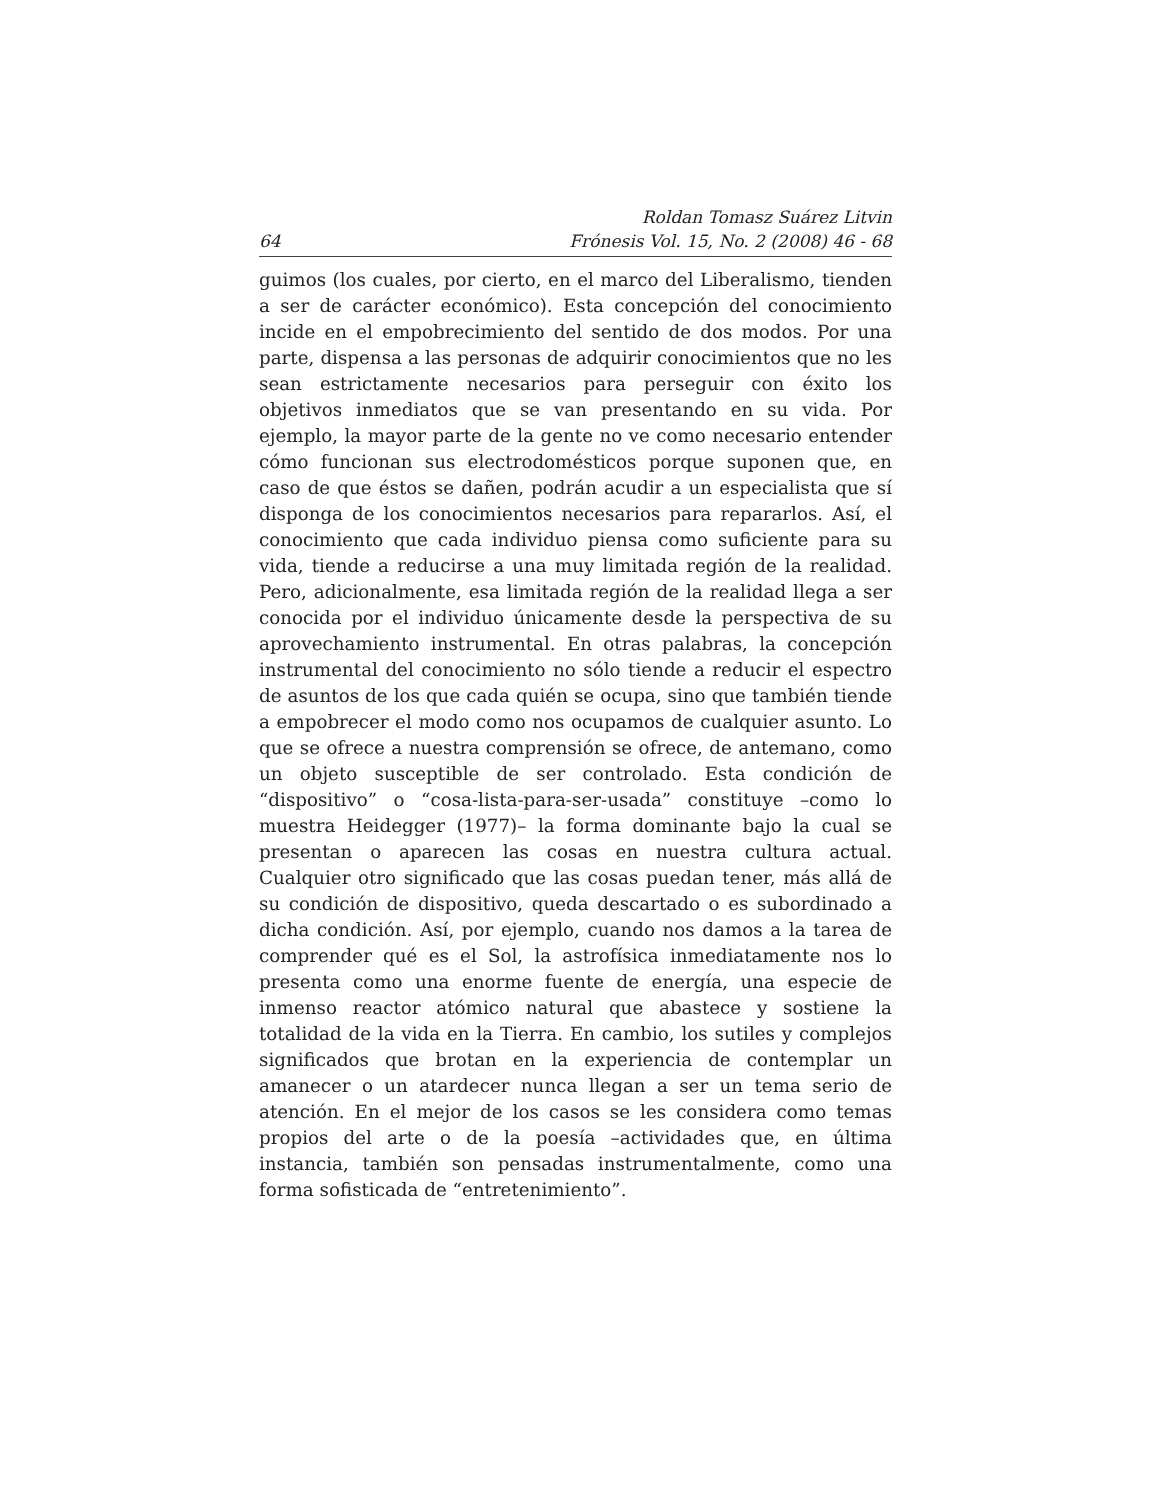64 Roldan Tomasz Suárez Litvin
Frónesis Vol. 15, No. 2 (2008) 46 - 68
guimos (los cuales, por cierto, en el marco del Liberalismo, tienden a ser de carácter económico). Esta concepción del conocimiento incide en el empobrecimiento del sentido de dos modos. Por una parte, dispensa a las personas de adquirir conocimientos que no les sean estrictamente necesarios para perseguir con éxito los objetivos inmediatos que se van presentando en su vida. Por ejemplo, la mayor parte de la gente no ve como necesario entender cómo funcionan sus electrodomésticos porque suponen que, en caso de que éstos se dañen, podrán acudir a un especialista que sí disponga de los conocimientos necesarios para repararlos. Así, el conocimiento que cada individuo piensa como suficiente para su vida, tiende a reducirse a una muy limitada región de la realidad. Pero, adicionalmente, esa limitada región de la realidad llega a ser conocida por el individuo únicamente desde la perspectiva de su aprovechamiento instrumental. En otras palabras, la concepción instrumental del conocimiento no sólo tiende a reducir el espectro de asuntos de los que cada quién se ocupa, sino que también tiende a empobrecer el modo como nos ocupamos de cualquier asunto. Lo que se ofrece a nuestra comprensión se ofrece, de antemano, como un objeto susceptible de ser controlado. Esta condición de “dispositivo” o “cosa-lista-para-ser-usada” constituye –como lo muestra Heidegger (1977)– la forma dominante bajo la cual se presentan o aparecen las cosas en nuestra cultura actual. Cualquier otro significado que las cosas puedan tener, más allá de su condición de dispositivo, queda descartado o es subordinado a dicha condición. Así, por ejemplo, cuando nos damos a la tarea de comprender qué es el Sol, la astrofísica inmediatamente nos lo presenta como una enorme fuente de energía, una especie de inmenso reactor atómico natural que abastece y sostiene la totalidad de la vida en la Tierra. En cambio, los sutiles y complejos significados que brotan en la experiencia de contemplar un amanecer o un atardecer nunca llegan a ser un tema serio de atención. En el mejor de los casos se les considera como temas propios del arte o de la poesía –actividades que, en última instancia, también son pensadas instrumentalmente, como una forma sofisticada de “entretenimiento”.